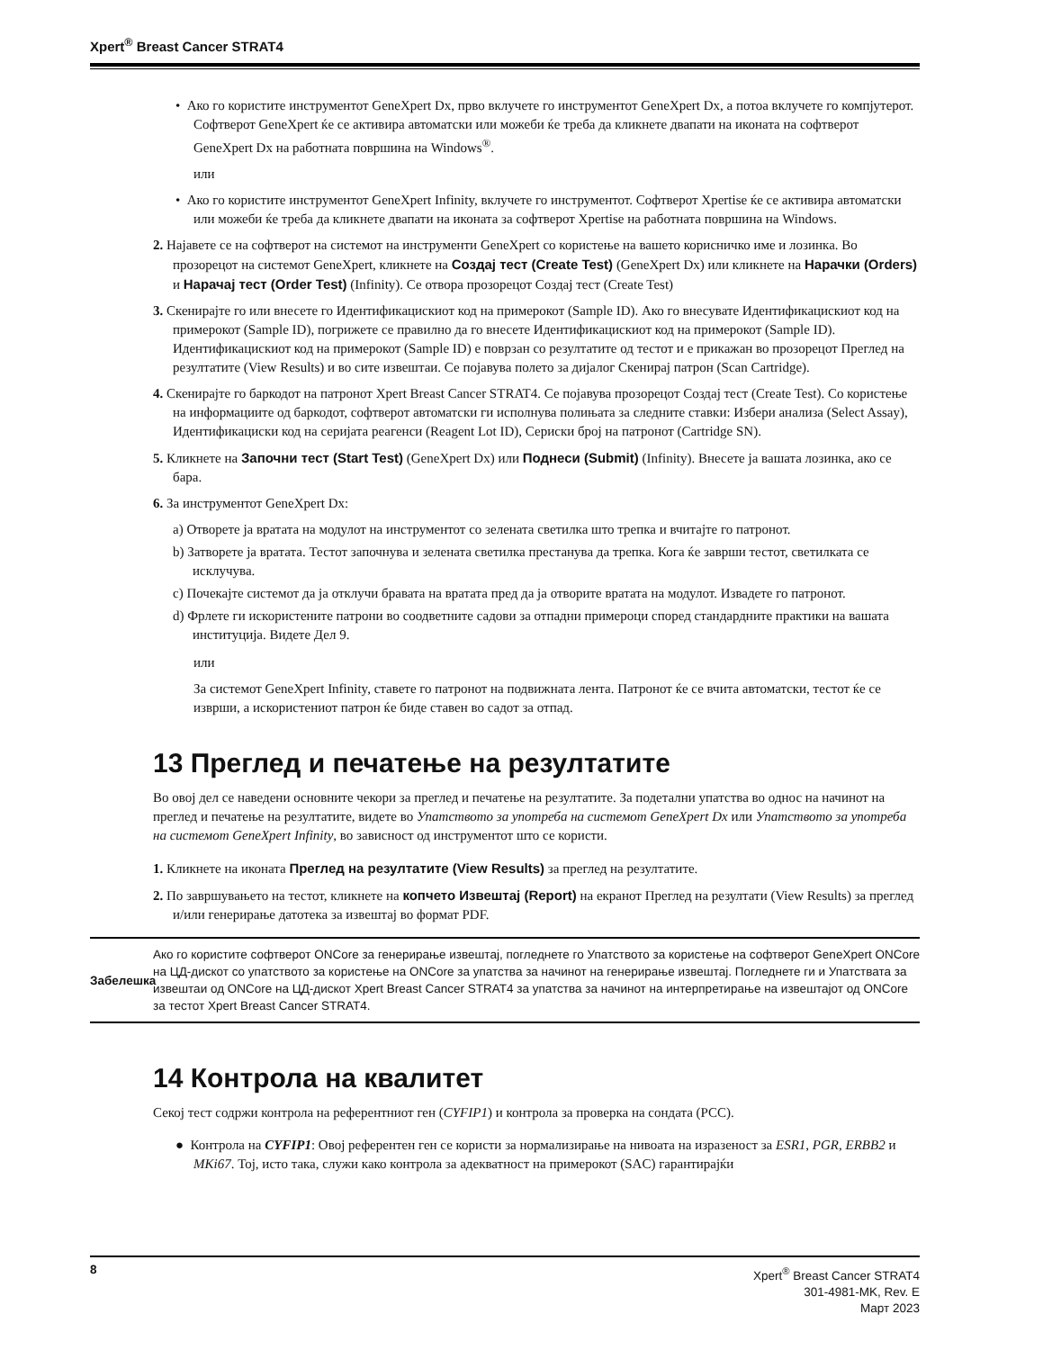Xpert<sup>®</sup> Breast Cancer STRAT4
• Ако го користите инструментот GeneXpert Dx, прво вклучете го инструментот GeneXpert Dx, а потоа вклучете го компјутерот. Софтверот GeneXpert ќе се активира автоматски или можеби ќе треба да кликнете двапати на иконата на софтверот GeneXpert Dx на работната површина на Windows<sup>®</sup>.
или
• Ако го користите инструментот GeneXpert Infinity, вклучете го инструментот. Софтверот Xpertise ќе се активира автоматски или можеби ќе треба да кликнете двапати на иконата за софтверот Xpertise на работната површина на Windows.
2. Најавете се на софтверот на системот на инструменти GeneXpert со користење на вашето корисничко име и лозинка. Во прозорецот на системот GeneXpert, кликнете на Создај тест (Create Test) (GeneXpert Dx) или кликнете на Нарачки (Orders) и Нарачај тест (Order Test) (Infinity). Се отвора прозорецот Создај тест (Create Test)
3. Скенирајте го или внесете го Идентификацискиот код на примерокот (Sample ID). Ако го внесувате Идентификацискиот код на примерокот (Sample ID), погрижете се правилно да го внесете Идентификацискиот код на примерокот (Sample ID). Идентификацискиот код на примерокот (Sample ID) е поврзан со резултатите од тестот и е прикажан во прозорецот Преглед на резултатите (View Results) и во сите извештаи. Се појавува полето за дијалог Скенирај патрон (Scan Cartridge).
4. Скенирајте го баркодот на патронот Xpert Breast Cancer STRAT4. Се појавува прозорецот Создај тест (Create Test). Со користење на информациите од баркодот, софтверот автоматски ги исполнува полињата за следните ставки: Избери анализа (Select Assay), Идентификациски код на серијата реагенси (Reagent Lot ID), Сериски број на патронот (Cartridge SN).
5. Кликнете на Започни тест (Start Test) (GeneXpert Dx) или Поднеси (Submit) (Infinity). Внесете ја вашата лозинка, ако се бара.
6. За инструментот GeneXpert Dx:
a) Отворете ја вратата на модулот на инструментот со зелената светилка што трепка и вчитајте го патронот.
b) Затворете ја вратата. Тестот започнува и зелената светилка престанува да трепка. Кога ќе заврши тестот, светилката се исклучува.
c) Почекајте системот да ја отклучи бравата на вратата пред да ја отворите вратата на модулот. Извадете го патронот.
d) Фрлете ги искористените патрони во соодветните садови за отпадни примероци според стандардните практики на вашата институција. Видете Дел 9.
или
За системот GeneXpert Infinity, ставете го патронот на подвижната лента. Патронот ќе се вчита автоматски, тестот ќе се изврши, а искористениот патрон ќе биде ставен во садот за отпад.
13 Преглед и печатење на резултатите
Во овој дел се наведени основните чекори за преглед и печатење на резултатите. За подетални упатства во однос на начинот на преглед и печатење на резултатите, видете во Упатството за употреба на системот GeneXpert Dx или Упатството за употреба на системот GeneXpert Infinity, во зависност од инструментот што се користи.
1. Кликнете на иконата Преглед на резултатите (View Results) за преглед на резултатите.
2. По завршувањето на тестот, кликнете на копчето Извештај (Report) на екранот Преглед на резултати (View Results) за преглед и/или генерирање датотека за извештај во формат PDF.
Забелешка
Ако го користите софтверот ONCore за генерирање извештај, погледнете го Упатството за користење на софтверот GeneXpert ONCore на ЦД-дискот со упатството за користење на ONCore за упатства за начинот на генерирање извештај. Погледнете ги и Упатствата за извештаи од ONCore на ЦД-дискот Xpert Breast Cancer STRAT4 за упатства за начинот на интерпретирање на извештајот од ONCore за тестот Xpert Breast Cancer STRAT4.
14 Контрола на квалитет
Секој тест содржи контрола на референтниот ген (CYFIP1) и контрола за проверка на сондата (PCC).
● Контрола на CYFIP1: Овој референтен ген се користи за нормализирање на нивоата на изразеност за ESR1, PGR, ERBB2 и MKi67. Тој, исто така, служи како контрола за адекватност на примерокот (SAC) гарантирајќи
8
Xpert<sup>®</sup> Breast Cancer STRAT4
301-4981-MK, Rev. E
Март 2023